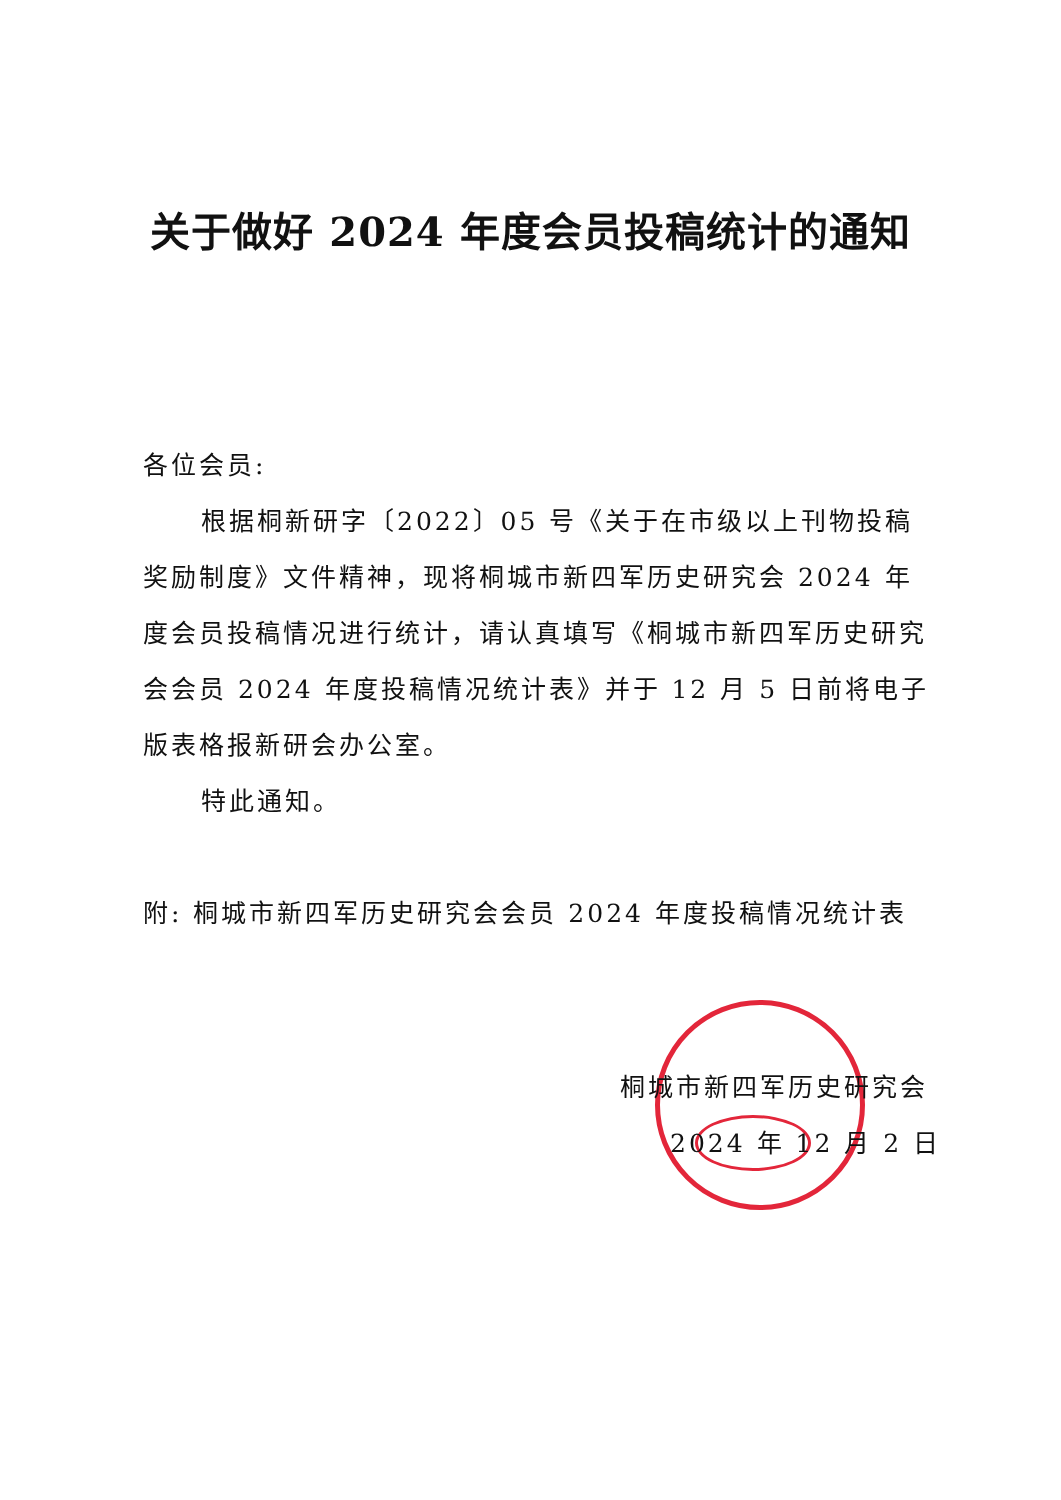关于做好 2024 年度会员投稿统计的通知
各位会员:
根据桐新研字〔2022〕05 号《关于在市级以上刊物投稿奖励制度》文件精神，现将桐城市新四军历史研究会 2024 年度会员投稿情况进行统计，请认真填写《桐城市新四军历史研究会会员 2024 年度投稿情况统计表》并于 12 月 5 日前将电子版表格报新研会办公室。
特此通知。
附: 桐城市新四军历史研究会会员 2024 年度投稿情况统计表
桐城市新四军历史研究会
2024 年 12 月 2 日